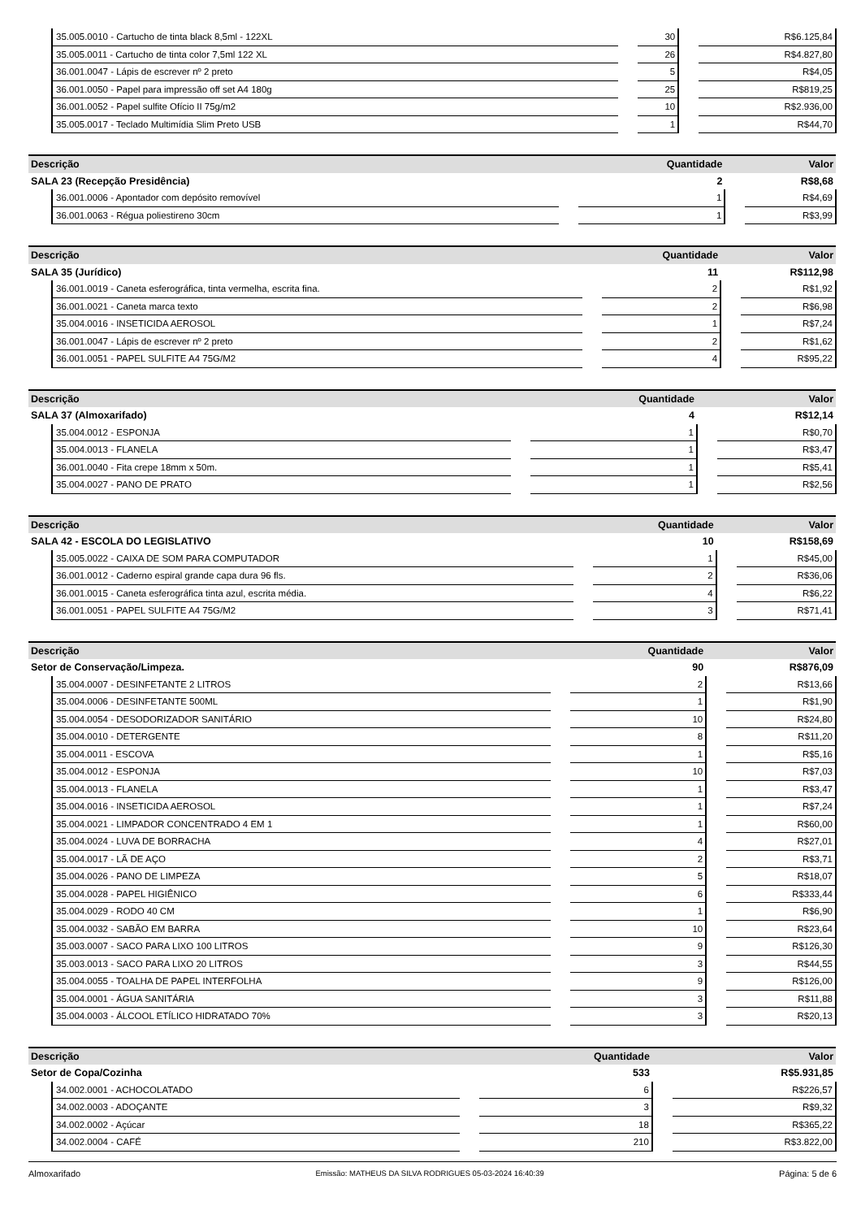| | 35.005.0010 - Cartucho de tinta black 8,5ml - 122XL | | 30 | | R$6.125,84 |
| | 35.005.0011 - Cartucho de tinta color 7,5ml 122 XL | | 26 | | R$4.827,80 |
| | 36.001.0047 - Lápis de escrever nº 2 preto | | 5 | | R$4,05 |
| | 36.001.0050 - Papel para impressão off set A4 180g | | 25 | | R$819,25 |
| | 36.001.0052 - Papel sulfite Ofício II 75g/m2 | | 10 | | R$2.936,00 |
| | 35.005.0017 - Teclado Multimídia Slim Preto USB | | 1 | | R$44,70 |
| Descrição | | | Quantidade | | Valor |
| --- | --- | --- | --- | --- | --- |
| SALA 23 (Recepção Presidência) | | | 2 | | R$8,68 |
| | 36.001.0006 - Apontador com depósito removível | | 1 | | R$4,69 |
| | 36.001.0063 - Régua poliestireno 30cm | | 1 | | R$3,99 |
| Descrição | | | Quantidade | | Valor |
| --- | --- | --- | --- | --- | --- |
| SALA 35 (Jurídico) | | | 11 | | R$112,98 |
| | 36.001.0019 - Caneta esferográfica, tinta vermelha, escrita fina. | | 2 | | R$1,92 |
| | 36.001.0021 - Caneta marca texto | | 2 | | R$6,98 |
| | 35.004.0016 - INSETICIDA AEROSOL | | 1 | | R$7,24 |
| | 36.001.0047 - Lápis de escrever nº 2 preto | | 2 | | R$1,62 |
| | 36.001.0051 - PAPEL SULFITE A4 75G/M2 | | 4 | | R$95,22 |
| Descrição | | | Quantidade | | Valor |
| --- | --- | --- | --- | --- | --- |
| SALA 37 (Almoxarifado) | | | 4 | | R$12,14 |
| | 35.004.0012 - ESPONJA | | 1 | | R$0,70 |
| | 35.004.0013 - FLANELA | | 1 | | R$3,47 |
| | 36.001.0040 - Fita crepe 18mm x 50m. | | 1 | | R$5,41 |
| | 35.004.0027 - PANO DE PRATO | | 1 | | R$2,56 |
| Descrição | | | Quantidade | | Valor |
| --- | --- | --- | --- | --- | --- |
| SALA 42 - ESCOLA DO LEGISLATIVO | | | 10 | | R$158,69 |
| | 35.005.0022 - CAIXA DE SOM PARA COMPUTADOR | | 1 | | R$45,00 |
| | 36.001.0012 - Caderno espiral grande capa dura 96 fls. | | 2 | | R$36,06 |
| | 36.001.0015 - Caneta esferográfica tinta azul, escrita média. | | 4 | | R$6,22 |
| | 36.001.0051 - PAPEL SULFITE A4 75G/M2 | | 3 | | R$71,41 |
| Descrição | | | Quantidade | | Valor |
| --- | --- | --- | --- | --- | --- |
| Setor de Conservação/Limpeza. | | | 90 | | R$876,09 |
| | 35.004.0007 - DESINFETANTE 2 LITROS | | 2 | | R$13,66 |
| | 35.004.0006 - DESINFETANTE 500ML | | 1 | | R$1,90 |
| | 35.004.0054 - DESODORIZADOR SANITÁRIO | | 10 | | R$24,80 |
| | 35.004.0010 - DETERGENTE | | 8 | | R$11,20 |
| | 35.004.0011 - ESCOVA | | 1 | | R$5,16 |
| | 35.004.0012 - ESPONJA | | 10 | | R$7,03 |
| | 35.004.0013 - FLANELA | | 1 | | R$3,47 |
| | 35.004.0016 - INSETICIDA AEROSOL | | 1 | | R$7,24 |
| | 35.004.0021 - LIMPADOR CONCENTRADO 4 EM 1 | | 1 | | R$60,00 |
| | 35.004.0024 - LUVA DE BORRACHA | | 4 | | R$27,01 |
| | 35.004.0017 - LÃ DE AÇO | | 2 | | R$3,71 |
| | 35.004.0026 - PANO DE LIMPEZA | | 5 | | R$18,07 |
| | 35.004.0028 - PAPEL HIGIÊNICO | | 6 | | R$333,44 |
| | 35.004.0029 - RODO 40 CM | | 1 | | R$6,90 |
| | 35.004.0032 - SABÃO EM BARRA | | 10 | | R$23,64 |
| | 35.003.0007 - SACO PARA LIXO 100 LITROS | | 9 | | R$126,30 |
| | 35.003.0013 - SACO PARA LIXO 20 LITROS | | 3 | | R$44,55 |
| | 35.004.0055 - TOALHA DE PAPEL INTERFOLHA | | 9 | | R$126,00 |
| | 35.004.0001 - ÁGUA SANITÁRIA | | 3 | | R$11,88 |
| | 35.004.0003 - ÁLCOOL ETÍLICO HIDRATADO 70% | | 3 | | R$20,13 |
| Descrição | | | Quantidade | | Valor |
| --- | --- | --- | --- | --- | --- |
| Setor de Copa/Cozinha | | | 533 | | R$5.931,85 |
| | 34.002.0001 - ACHOCOLATADO | | 6 | | R$226,57 |
| | 34.002.0003 - ADOÇANTE | | 3 | | R$9,32 |
| | 34.002.0002 - Açúcar | | 18 | | R$365,22 |
| | 34.002.0004 - CAFÉ | | 210 | | R$3.822,00 |
Almoxarifado Emissão: MATHEUS DA SILVA RODRIGUES 05-03-2024 16:40:39 Página: 5 de 6